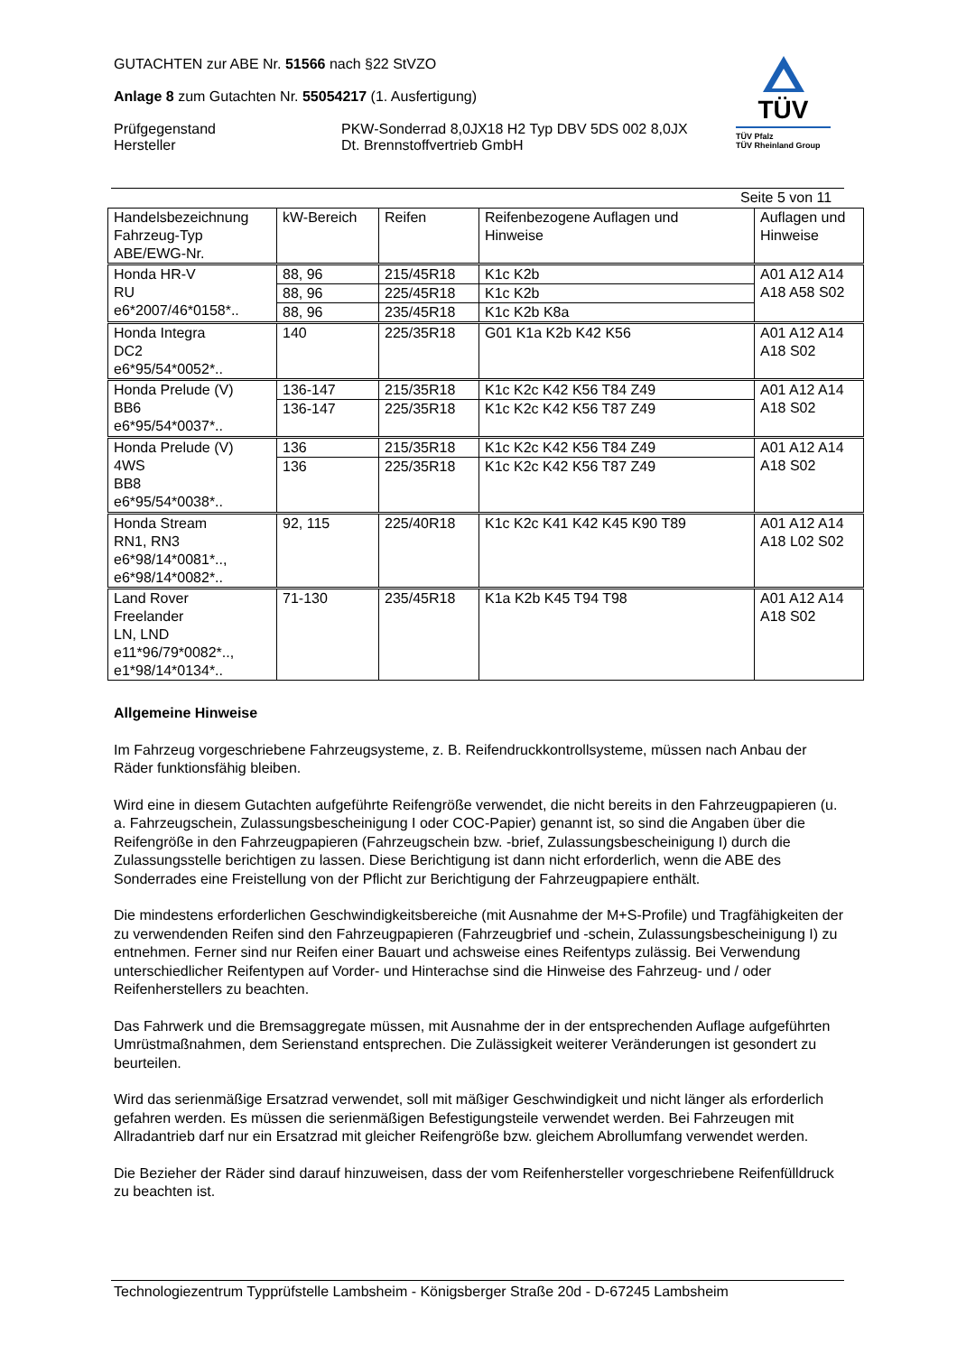GUTACHTEN zur ABE Nr. 51566 nach §22 StVZO
Anlage 8 zum Gutachten Nr. 55054217 (1. Ausfertigung)
Prüfgegenstand PKW-Sonderrad 8,0JX18 H2 Typ DBV 5DS 002 8,0JX
Hersteller Dt. Brennstoffvertrieb GmbH
TÜV
TÜV Pfalz
TÜV Rheinland Group
Seite 5 von 11
| Handelsbezeichnung Fahrzeug-Typ ABE/EWG-Nr. | kW-Bereich | Reifen | Reifenbezogene Auflagen und Hinweise | Auflagen und Hinweise |
| --- | --- | --- | --- | --- |
| Honda HR-V RU e6*2007/46*0158*.. | 88, 96 | 215/45R18 | K1c K2b | A01 A12 A14 A18 A58 S02 |
| | 88, 96 | 225/45R18 | K1c K2b | |
| | 88, 96 | 235/45R18 | K1c K2b K8a | |
| Honda Integra DC2 e6*95/54*0052*.. | 140 | 225/35R18 | G01 K1a K2b K42 K56 | A01 A12 A14 A18 S02 |
| Honda Prelude (V) BB6 e6*95/54*0037*.. | 136-147 | 215/35R18 | K1c K2c K42 K56 T84 Z49 | A01 A12 A14 A18 S02 |
| | 136-147 | 225/35R18 | K1c K2c K42 K56 T87 Z49 | |
| Honda Prelude (V) 4WS BB8 e6*95/54*0038*.. | 136 | 215/35R18 | K1c K2c K42 K56 T84 Z49 | A01 A12 A14 A18 S02 |
| | 136 | 225/35R18 | K1c K2c K42 K56 T87 Z49 | |
| Honda Stream RN1, RN3 e6*98/14*0081*.., e6*98/14*0082*.. | 92, 115 | 225/40R18 | K1c K2c K41 K42 K45 K90 T89 | A01 A12 A14 A18 L02 S02 |
| Land Rover Freelander LN, LND e11*96/79*0082*.., e1*98/14*0134*.. | 71-130 | 235/45R18 | K1a K2b K45 T94 T98 | A01 A12 A14 A18 S02 |
Allgemeine Hinweise
Im Fahrzeug vorgeschriebene Fahrzeugsysteme, z. B. Reifendruckkontrollsysteme, müssen nach Anbau der Räder funktionsfähig bleiben.
Wird eine in diesem Gutachten aufgeführte Reifengröße verwendet, die nicht bereits in den Fahrzeugpapieren (u. a. Fahrzeugschein, Zulassungsbescheinigung I oder COC-Papier) genannt ist, so sind die Angaben über die Reifengröße in den Fahrzeugpapieren (Fahrzeugschein bzw. -brief, Zulassungsbescheinigung I) durch die Zulassungsstelle berichtigen zu lassen. Diese Berichtigung ist dann nicht erforderlich, wenn die ABE des Sonderrades eine Freistellung von der Pflicht zur Berichtigung der Fahrzeugpapiere enthält.
Die mindestens erforderlichen Geschwindigkeitsbereiche (mit Ausnahme der M+S-Profile) und Tragfähigkeiten der zu verwendenden Reifen sind den Fahrzeugpapieren (Fahrzeugbrief und -schein, Zulassungsbescheinigung I) zu entnehmen. Ferner sind nur Reifen einer Bauart und achsweise eines Reifentyps zulässig. Bei Verwendung unterschiedlicher Reifentypen auf Vorder- und Hinterachse sind die Hinweise des Fahrzeug- und / oder Reifenherstellers zu beachten.
Das Fahrwerk und die Bremsaggregate müssen, mit Ausnahme der in der entsprechenden Auflage aufgeführten Umrüstmaßnahmen, dem Serienstand entsprechen. Die Zulässigkeit weiterer Veränderungen ist gesondert zu beurteilen.
Wird das serienmäßige Ersatzrad verwendet, soll mit mäßiger Geschwindigkeit und nicht länger als erforderlich gefahren werden. Es müssen die serienmäßigen Befestigungsteile verwendet werden. Bei Fahrzeugen mit Allradantrieb darf nur ein Ersatzrad mit gleicher Reifengröße bzw. gleichem Abrollumfang verwendet werden.
Die Bezieher der Räder sind darauf hinzuweisen, dass der vom Reifenhersteller vorgeschriebene Reifenfülldruck zu beachten ist.
Technologiezentrum Typprüfstelle Lambsheim - Königsberger Straße 20d - D-67245 Lambsheim